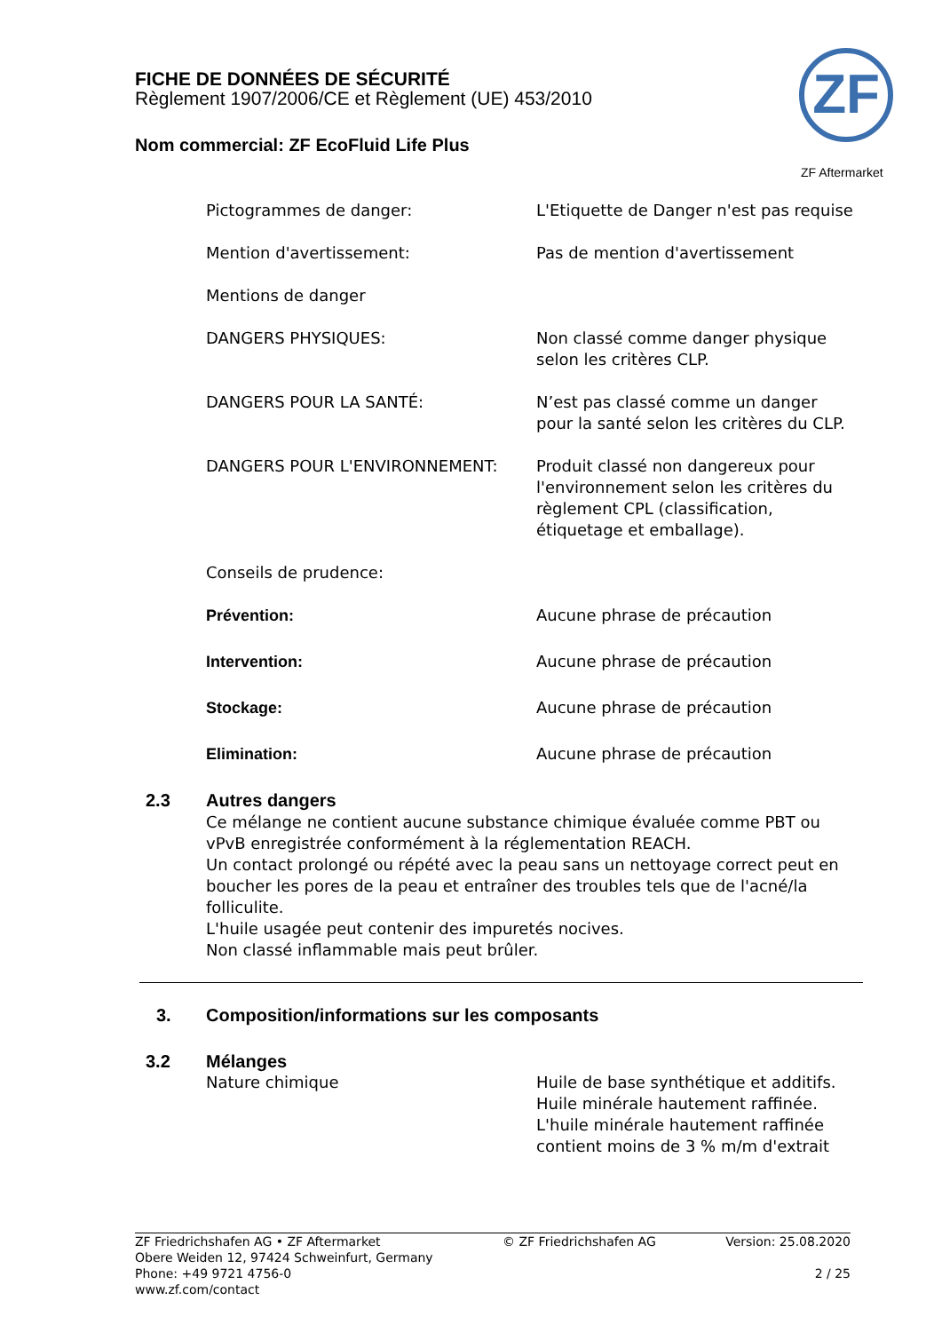FICHE DE DONNÉES DE SÉCURITÉ
Règlement 1907/2006/CE et Règlement (UE) 453/2010
Nom commercial: ZF EcoFluid Life Plus
ZF
ZF Aftermarket
Pictogrammes de danger: L'Etiquette de Danger n'est pas requise
Mention d'avertissement: Pas de mention d'avertissement
Mentions de danger
DANGERS PHYSIQUES: Non classé comme danger physique selon les critères CLP.
DANGERS POUR LA SANTÉ: N’est pas classé comme un danger pour la santé selon les critères du CLP.
DANGERS POUR L'ENVIRONNEMENT: Produit classé non dangereux pour l'environnement selon les critères du règlement CPL (classification, étiquetage et emballage).
Conseils de prudence:
Prévention: Aucune phrase de précaution
Intervention: Aucune phrase de précaution
Stockage: Aucune phrase de précaution
Elimination: Aucune phrase de précaution
2.3 Autres dangers
Ce mélange ne contient aucune substance chimique évaluée comme PBT ou vPvB enregistrée conformément à la réglementation REACH.
Un contact prolongé ou répété avec la peau sans un nettoyage correct peut en boucher les pores de la peau et entraîner des troubles tels que de l'acné/la folliculite.
L'huile usagée peut contenir des impuretés nocives.
Non classé inflammable mais peut brûler.
3. Composition/informations sur les composants
3.2 Mélanges
Nature chimique Huile de base synthétique et additifs. Huile minérale hautement raffinée. L'huile minérale hautement raffinée contient moins de 3 % m/m d'extrait
ZF Friedrichshafen AG • ZF Aftermarket
Obere Weiden 12, 97424 Schweinfurt, Germany
Phone: +49 9721 4756-0
www.zf.com/contact
© ZF Friedrichshafen AG Version: 25.08.2020
2 / 25